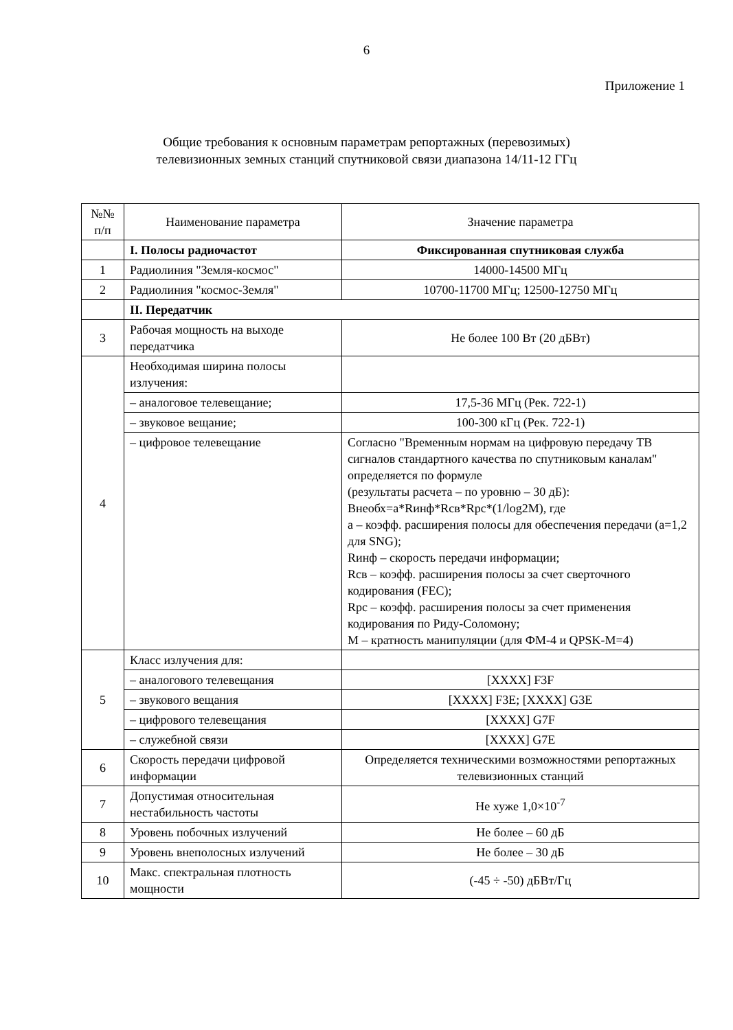6
Приложение 1
Общие требования к основным параметрам репортажных (перевозимых)
телевизионных земных станций спутниковой связи диапазона 14/11-12 ГГц
| №№ п/п | Наименование параметра | Значение параметра |
| --- | --- | --- |
| | I. Полосы радиочастот | Фиксированная спутниковая служба |
| 1 | Радиолиния "Земля-космос" | 14000-14500 МГц |
| 2 | Радиолиния "космос-Земля" | 10700-11700 МГц; 12500-12750 МГц |
| | II. Передатчик | |
| 3 | Рабочая мощность на выходе передатчика | Не более 100 Вт (20 дБВт) |
| 4 | Необходимая ширина полосы излучения: | |
| | – аналоговое телевещание; | 17,5-36 МГц (Рек. 722-1) |
| | – звуковое вещание; | 100-300 кГц (Рек. 722-1) |
| | – цифровое телевещание | Согласно "Временным нормам на цифровую передачу ТВ сигналов стандартного качества по спутниковым каналам" определяется по формуле (результаты расчета – по уровню – 30 дБ): Внеобх=a*Rинф*Rсв*Rрс*(1/log2M), где a – коэфф. расширения полосы для обеспечения передачи (a=1,2 для SNG); Rинф – скорость передачи информации; Rсв – коэфф. расширения полосы за счет сверточного кодирования (FEC); Rрс – коэфф. расширения полосы за счет применения кодирования по Риду-Соломону; M – кратность манипуляции (для ФМ-4 и QPSK-M=4) |
| 5 | Класс излучения для: | |
| | – аналогового телевещания | [XXXX] F3F |
| | – звукового вещания | [XXXX] F3E; [XXXX] G3E |
| | – цифрового телевещания | [XXXX] G7F |
| | – служебной связи | [XXXX] G7E |
| 6 | Скорость передачи цифровой информации | Определяется техническими возможностями репортажных телевизионных станций |
| 7 | Допустимая относительная нестабильность частоты | Не хуже 1,0×10<sup>-7</sup> |
| 8 | Уровень побочных излучений | Не более – 60 дБ |
| 9 | Уровень внеполосных излучений | Не более – 30 дБ |
| 10 | Макс. спектральная плотность мощности | (-45 ÷ -50) дБВт/Гц |